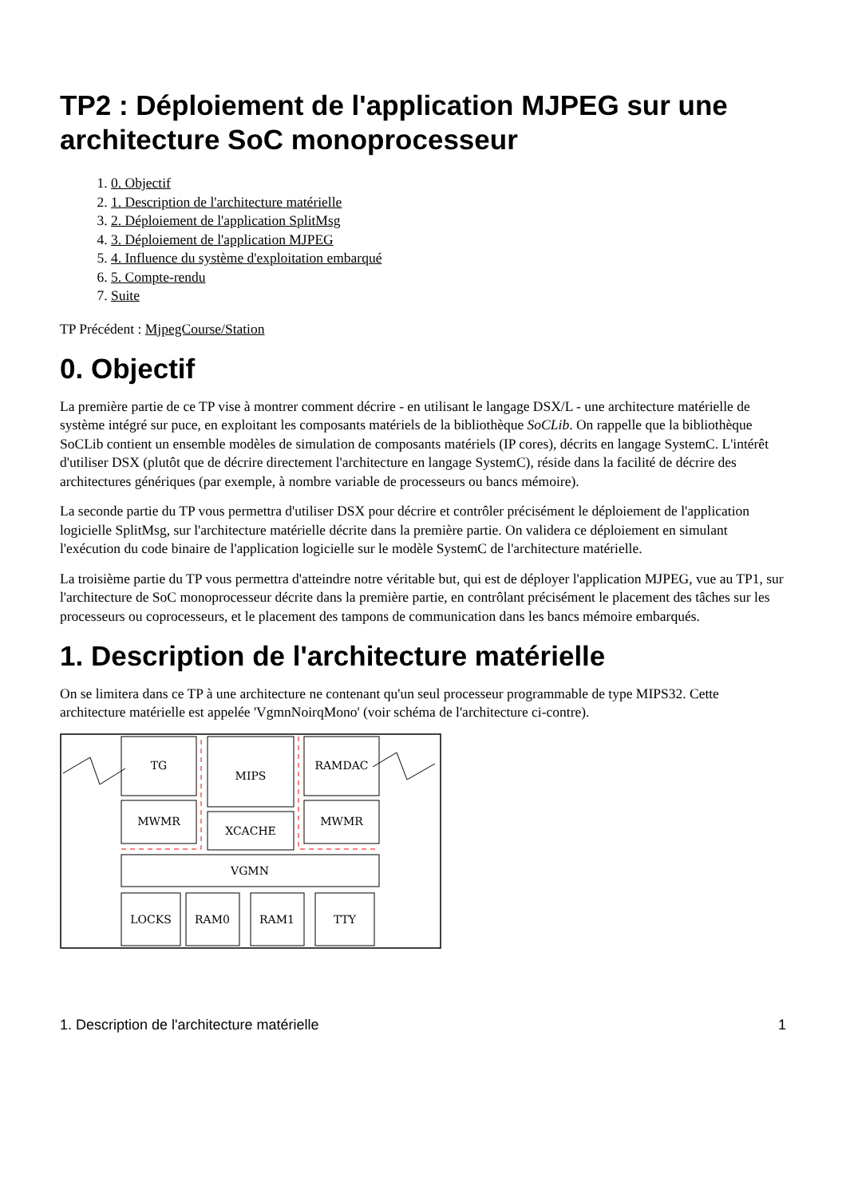TP2 : Déploiement de l'application MJPEG sur une architecture SoC monoprocesseur
1. 0. Objectif
2. 1. Description de l'architecture matérielle
3. 2. Déploiement de l'application SplitMsg
4. 3. Déploiement de l'application MJPEG
5. 4. Influence du système d'exploitation embarqué
6. 5. Compte-rendu
7. Suite
TP Précédent : MjpegCourse/Station
0. Objectif
La première partie de ce TP vise à montrer comment décrire - en utilisant le langage DSX/L - une architecture matérielle de système intégré sur puce, en exploitant les composants matériels de la bibliothèque SoCLib. On rappelle que la bibliothèque SoCLib contient un ensemble modèles de simulation de composants matériels (IP cores), décrits en langage SystemC. L'intérêt d'utiliser DSX (plutôt que de décrire directement l'architecture en langage SystemC), réside dans la facilité de décrire des architectures génériques (par exemple, à nombre variable de processeurs ou bancs mémoire).
La seconde partie du TP vous permettra d'utiliser DSX pour décrire et contrôler précisément le déploiement de l'application logicielle SplitMsg, sur l'architecture matérielle décrite dans la première partie. On validera ce déploiement en simulant l'exécution du code binaire de l'application logicielle sur le modèle SystemC de l'architecture matérielle.
La troisième partie du TP vous permettra d'atteindre notre véritable but, qui est de déployer l'application MJPEG, vue au TP1, sur l'architecture de SoC monoprocesseur décrite dans la première partie, en contrôlant précisément le placement des tâches sur les processeurs ou coprocesseurs, et le placement des tampons de communication dans les bancs mémoire embarqués.
1. Description de l'architecture matérielle
On se limitera dans ce TP à une architecture ne contenant qu'un seul processeur programmable de type MIPS32. Cette architecture matérielle est appelée 'VgmnNoirqMono' (voir schéma de l'architecture ci-contre).
TG
MIPS
RAMDAC
MWMR
XCACHE
MWMR
VGMN
LOCKS
RAM0
RAM1
TTY
1. Description de l'architecture matérielle 1